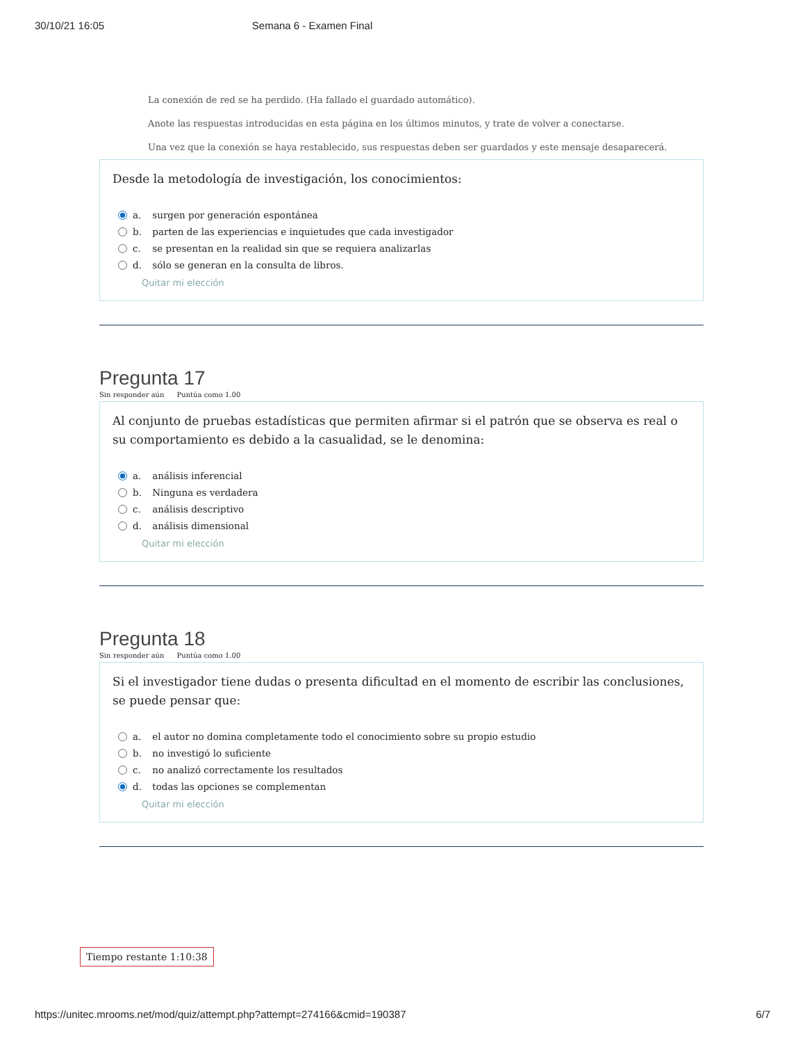30/10/21 16:05 Semana 6 - Examen Final
La conexión de red se ha perdido. (Ha fallado el guardado automático).
Anote las respuestas introducidas en esta página en los últimos minutos, y trate de volver a conectarse.
Una vez que la conexión se haya restablecido, sus respuestas deben ser guardados y este mensaje desaparecerá.
Desde la metodología de investigación, los conocimientos:
a. surgen por generación espontánea
b. parten de las experiencias e inquietudes que cada investigador
c. se presentan en la realidad sin que se requiera analizarlas
d. sólo se generan en la consulta de libros.
Quitar mi elección
Pregunta 17
Sin responder aún Puntúa como 1.00
Al conjunto de pruebas estadísticas que permiten afirmar si el patrón que se observa es real o su comportamiento es debido a la casualidad, se le denomina:
a. análisis inferencial
b. Ninguna es verdadera
c. análisis descriptivo
d. análisis dimensional
Quitar mi elección
Pregunta 18
Sin responder aún Puntúa como 1.00
Si el investigador tiene dudas o presenta dificultad en el momento de escribir las conclusiones, se puede pensar que:
a. el autor no domina completamente todo el conocimiento sobre su propio estudio
b. no investigó lo suficiente
c. no analizó correctamente los resultados
d. todas las opciones se complementan
Quitar mi elección
Tiempo restante 1:10:38
https://unitec.mrooms.net/mod/quiz/attempt.php?attempt=274166&cmid=190387 6/7